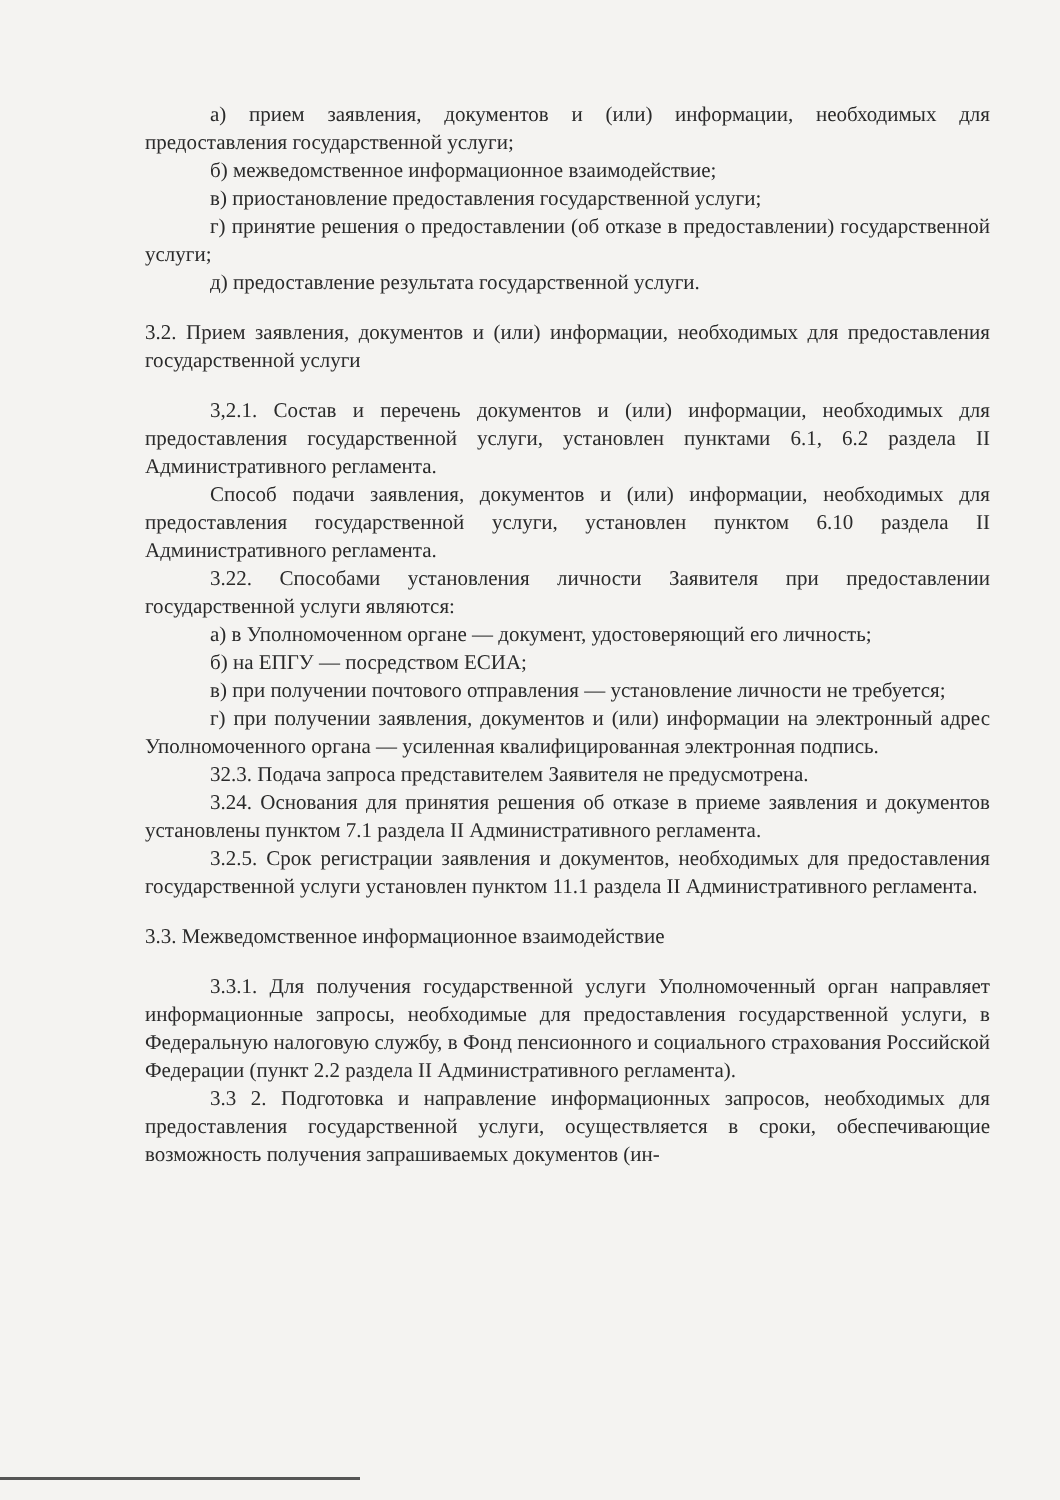а) прием заявления, документов и (или) информации, необходимых для предоставления государственной услуги;
б) межведомственное информационное взаимодействие;
в) приостановление предоставления государственной услуги;
г) принятие решения о предоставлении (об отказе в предоставлении) государственной услуги;
д) предоставление результата государственной услуги.
3.2. Прием заявления, документов и (или) информации, необходимых для предоставления государственной услуги
3,2.1. Состав и перечень документов и (или) информации, необходимых для предоставления государственной услуги, установлен пунктами 6.1, 6.2 раздела II Административного регламента.
Способ подачи заявления, документов и (или) информации, необходимых для предоставления государственной услуги, установлен пунктом 6.10 раздела II Административного регламента.
3.22. Способами установления личности Заявителя при предоставлении государственной услуги являются:
а) в Уполномоченном органе — документ, удостоверяющий его личность;
б) на ЕПГУ — посредством ЕСИА;
в) при получении почтового отправления — установление личности не требуется;
г) при получении заявления, документов и (или) информации на электронный адрес Уполномоченного органа — усиленная квалифицированная электронная подпись.
32.3. Подача запроса представителем Заявителя не предусмотрена.
3.24. Основания для принятия решения об отказе в приеме заявления и документов установлены пунктом 7.1 раздела II Административного регламента.
3.2.5. Срок регистрации заявления и документов, необходимых для предоставления государственной услуги установлен пунктом 11.1 раздела II Административного регламента.
3.3. Межведомственное информационное взаимодействие
3.3.1. Для получения государственной услуги Уполномоченный орган направляет информационные запросы, необходимые для предоставления государственной услуги, в Федеральную налоговую службу, в Фонд пенсионного и социального страхования Российской Федерации (пункт 2.2 раздела II Административного регламента).
3.3 2. Подготовка и направление информационных запросов, необходимых для предоставления государственной услуги, осуществляется в сроки, обеспечивающие возможность получения запрашиваемых документов (ин-